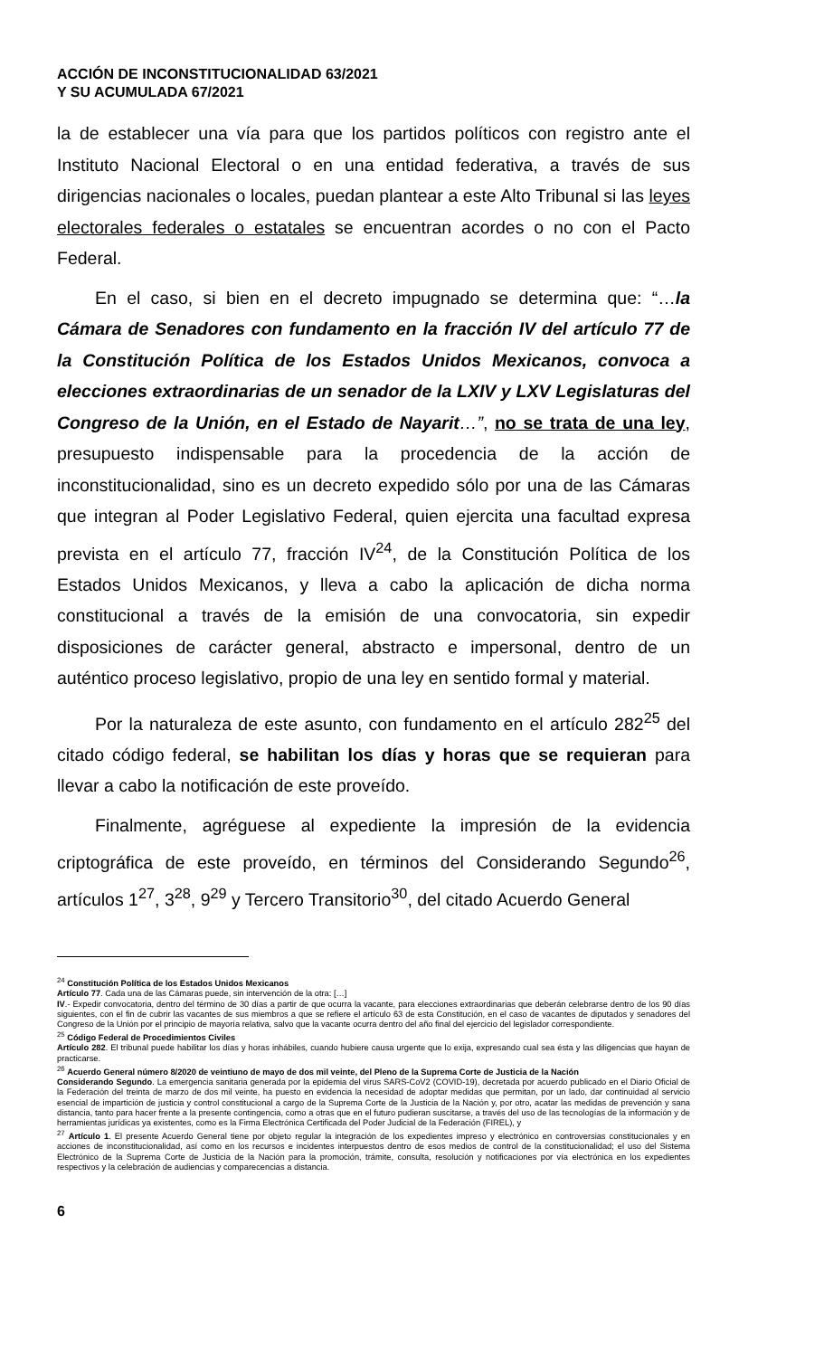ACCIÓN DE INCONSTITUCIONALIDAD 63/2021
Y SU ACUMULADA 67/2021
la de establecer una vía para que los partidos políticos con registro ante el Instituto Nacional Electoral o en una entidad federativa, a través de sus dirigencias nacionales o locales, puedan plantear a este Alto Tribunal si las leyes electorales federales o estatales se encuentran acordes o no con el Pacto Federal.
En el caso, si bien en el decreto impugnado se determina que: “…la Cámara de Senadores con fundamento en la fracción IV del artículo 77 de la Constitución Política de los Estados Unidos Mexicanos, convoca a elecciones extraordinarias de un senador de la LXIV y LXV Legislaturas del Congreso de la Unión, en el Estado de Nayarit…”, no se trata de una ley, presupuesto indispensable para la procedencia de la acción de inconstitucionalidad, sino es un decreto expedido sólo por una de las Cámaras que integran al Poder Legislativo Federal, quien ejercita una facultad expresa prevista en el artículo 77, fracción IV<sup>24</sup>, de la Constitución Política de los Estados Unidos Mexicanos, y lleva a cabo la aplicación de dicha norma constitucional a través de la emisión de una convocatoria, sin expedir disposiciones de carácter general, abstracto e impersonal, dentro de un auténtico proceso legislativo, propio de una ley en sentido formal y material.
Por la naturaleza de este asunto, con fundamento en el artículo 282<sup>25</sup> del citado código federal, se habilitan los días y horas que se requieran para llevar a cabo la notificación de este proveído.
Finalmente, agréguese al expediente la impresión de la evidencia criptográfica de este proveído, en términos del Considerando Segundo<sup>26</sup>, artículos 1<sup>27</sup>, 3<sup>28</sup>, 9<sup>29</sup> y Tercero Transitorio<sup>30</sup>, del citado Acuerdo General
<sup>24</sup> Constitución Política de los Estados Unidos Mexicanos
Artículo 77. Cada una de las Cámaras puede, sin intervención de la otra: […]
IV.- Expedir convocatoria, dentro del término de 30 días a partir de que ocurra la vacante, para elecciones extraordinarias que deberán celebrarse dentro de los 90 días siguientes, con el fin de cubrir las vacantes de sus miembros a que se refiere el artículo 63 de esta Constitución, en el caso de vacantes de diputados y senadores del Congreso de la Unión por el principio de mayoría relativa, salvo que la vacante ocurra dentro del año final del ejercicio del legislador correspondiente.
<sup>25</sup> Código Federal de Procedimientos Civiles
Artículo 282. El tribunal puede habilitar los días y horas inhábiles, cuando hubiere causa urgente que lo exija, expresando cual sea ésta y las diligencias que hayan de practicarse.
<sup>26</sup> Acuerdo General número 8/2020 de veintiuno de mayo de dos mil veinte, del Pleno de la Suprema Corte de Justicia de la Nación
Considerando Segundo. La emergencia sanitaria generada por la epidemia del virus SARS-CoV2 (COVID-19), decretada por acuerdo publicado en el Diario Oficial de la Federación del treinta de marzo de dos mil veinte, ha puesto en evidencia la necesidad de adoptar medidas que permitan, por un lado, dar continuidad al servicio esencial de impartición de justicia y control constitucional a cargo de la Suprema Corte de la Justicia de la Nación y, por otro, acatar las medidas de prevención y sana distancia, tanto para hacer frente a la presente contingencia, como a otras que en el futuro pudieran suscitarse, a través del uso de las tecnologías de la información y de herramientas jurídicas ya existentes, como es la Firma Electrónica Certificada del Poder Judicial de la Federación (FIREL), y
<sup>27</sup> Artículo 1. El presente Acuerdo General tiene por objeto regular la integración de los expedientes impreso y electrónico en controversias constitucionales y en acciones de inconstitucionalidad, así como en los recursos e incidentes interpuestos dentro de esos medios de control de la constitucionalidad; el uso del Sistema Electrónico de la Suprema Corte de Justicia de la Nación para la promoción, trámite, consulta, resolución y notificaciones por vía electrónica en los expedientes respectivos y la celebración de audiencias y comparecencias a distancia.
6